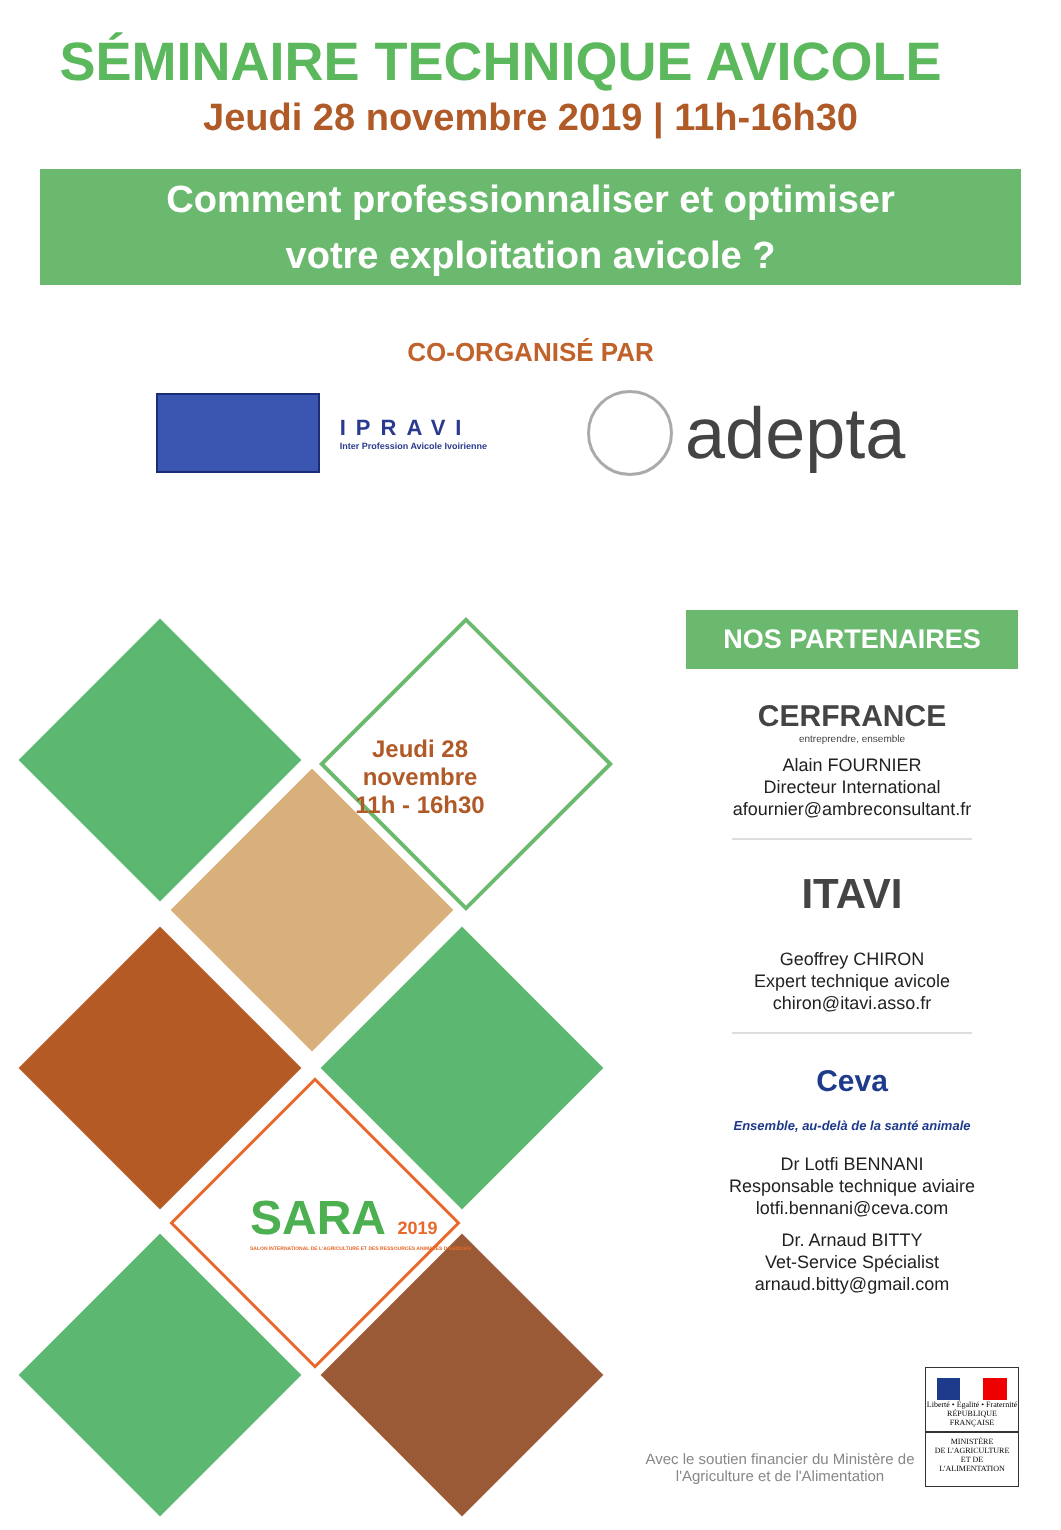SÉMINAIRE TECHNIQUE AVICOLE
Jeudi 28 novembre 2019 | 11h-16h30
Comment professionnaliser et optimiser
votre exploitation avicole ?
CO-ORGANISÉ PAR
IPRAVI
Inter Profession Avicole Ivoirienne
adepta
Jeudi 28 novembre
11h - 16h30
SARA 2019
SALON INTERNATIONAL DE L'AGRICULTURE ET DES RESSOURCES ANIMALES D'ABIDJAN
NOS PARTENAIRES
CERFRANCE
entreprendre, ensemble
Alain FOURNIER
Directeur International
afournier@ambreconsultant.fr
ITAVI
Geoffrey CHIRON
Expert technique avicole
chiron@itavi.asso.fr
Ceva
Ensemble, au-delà de la santé animale
Dr Lotfi BENNANI
Responsable technique aviaire
lotfi.bennani@ceva.com
Dr. Arnaud BITTY
Vet-Service Spécialist
arnaud.bitty@gmail.com
Avec le soutien financier du Ministère de l'Agriculture et de l'Alimentation
Liberté • Égalité • Fraternité
RÉPUBLIQUE FRANÇAISE
MINISTÈRE
DE L'AGRICULTURE
ET DE
L'ALIMENTATION